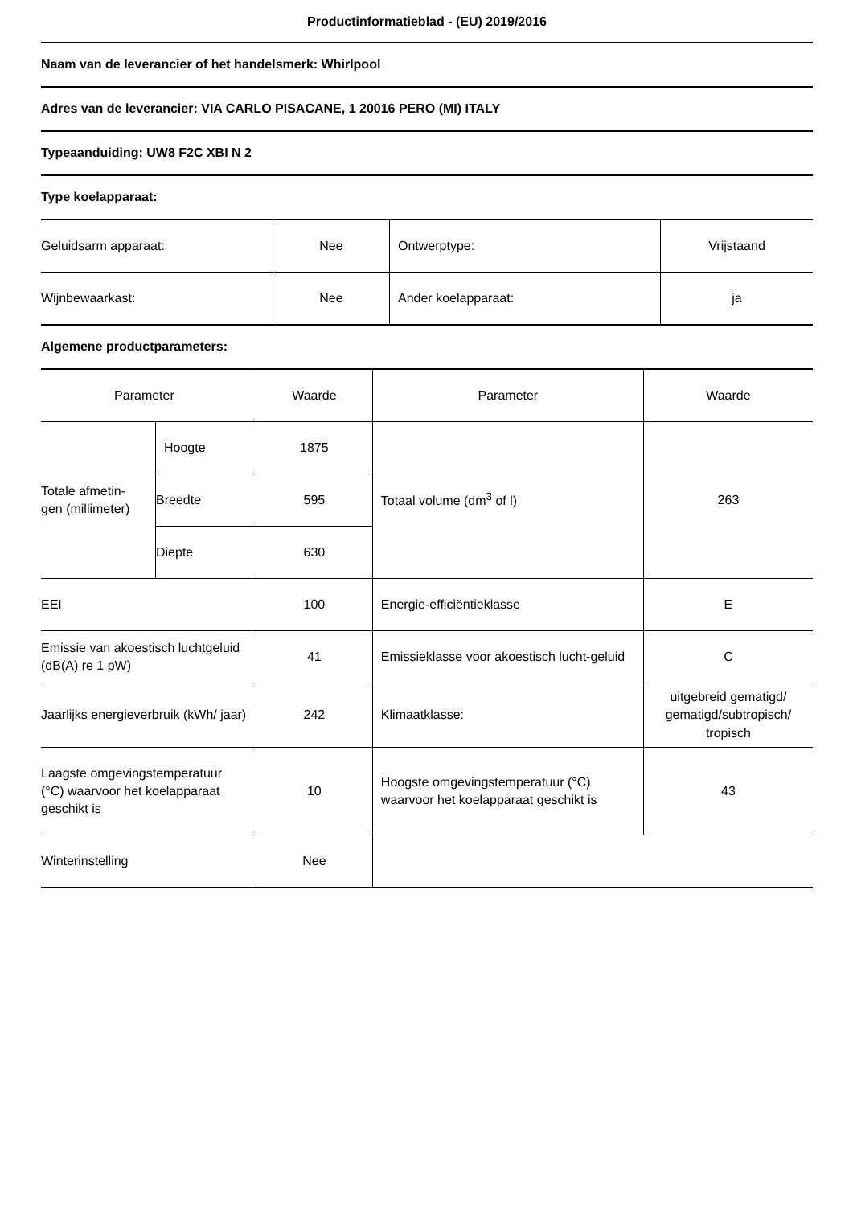Productinformatieblad - (EU) 2019/2016
Naam van de leverancier of het handelsmerk: Whirlpool
Adres van de leverancier: VIA CARLO PISACANE, 1 20016 PERO (MI) ITALY
Typeaanduiding: UW8 F2C XBI N 2
Type koelapparaat:
| Geluidsarm apparaat: | Nee | Ontwerptype: | Vrijstaand |
| Wijnbewaarkast: | Nee | Ander koelapparaat: | ja |
Algemene productparameters:
| Parameter | | Waarde | Parameter | Waarde |
| Totale afmetin- gen (millimeter) | Hoogte | 1875 | Totaal volume (dm<sup>3</sup> of l) | 263 |
| | Breedte | 595 | | |
| | Diepte | 630 | | |
| EEI | | 100 | Energie-efficiëntieklasse | E |
| Emissie van akoestisch luchtgeluid (dB(A) re 1 pW) | | 41 | Emissieklasse voor akoestisch lucht-geluid | C |
| Jaarlijks energieverbruik (kWh/ jaar) | | 242 | Klimaatklasse: | uitgebreid gematigd/ gematigd/subtropisch/ tropisch |
| Laagste omgevingstemperatuur (°C) waarvoor het koelapparaat geschikt is | | 10 | Hoogste omgevingstemperatuur (°C) waarvoor het koelapparaat geschikt is | 43 |
| Winterinstelling | | Nee | | |